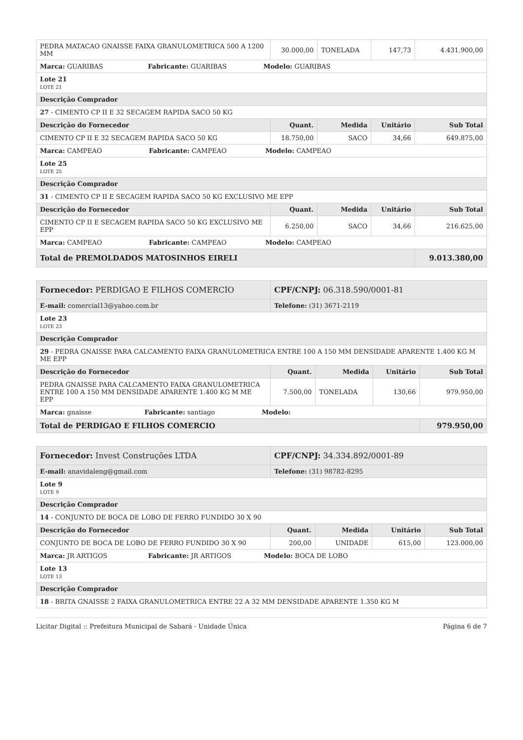| PEDRA MATACAO GNAISSE FAIXA GRANULOMETRICA 500 A 1200 MM | 30.000,00 | TONELADA | 147,73 | 4.431.900,00 |
| Marca: GUARIBAS Fabricante: GUARIBAS Modelo: GUARIBAS | | | | |
| Lote 21 LOTE 21 | | | | |
| Descrição Comprador | | | | |
| 27 - CIMENTO CP II E 32 SECAGEM RAPIDA SACO 50 KG | | | | |
| Descrição do Fornecedor | Quant. | Medida | Unitário | Sub Total |
| CIMENTO CP II E 32 SECAGEM RAPIDA SACO 50 KG | 18.750,00 | SACO | 34,66 | 649.875,00 |
| Marca: CAMPEAO Fabricante: CAMPEAO Modelo: CAMPEAO | | | | |
| Lote 25 LOTE 25 | | | | |
| Descrição Comprador | | | | |
| 31 - CIMENTO CP II E SECAGEM RAPIDA SACO 50 KG EXCLUSIVO ME EPP | | | | |
| Descrição do Fornecedor | Quant. | Medida | Unitário | Sub Total |
| CIMENTO CP II E SECAGEM RAPIDA SACO 50 KG EXCLUSIVO ME EPP | 6.250,00 | SACO | 34,66 | 216.625,00 |
| Marca: CAMPEAO Fabricante: CAMPEAO Modelo: CAMPEAO | | | | |
| Total de PREMOLDADOS MATOSINHOS EIRELI | | | | 9.013.380,00 |
| Fornecedor: PERDIGAO E FILHOS COMERCIO | CPF/CNPJ: 06.318.590/0001-81 | | | |
| E-mail: comercial13@yahoo.com.br | Telefone: (31) 3671-2119 | | | |
| Lote 23 LOTE 23 | | | | |
| Descrição Comprador | | | | |
| 29 - PEDRA GNAISSE PARA CALCAMENTO FAIXA GRANULOMETRICA ENTRE 100 A 150 MM DENSIDADE APARENTE 1.400 KG M ME EPP | | | | |
| Descrição do Fornecedor | Quant. | Medida | Unitário | Sub Total |
| PEDRA GNAISSE PARA CALCAMENTO FAIXA GRANULOMETRICA ENTRE 100 A 150 MM DENSIDADE APARENTE 1.400 KG M ME EPP | 7.500,00 | TONELADA | 130,66 | 979.950,00 |
| Marca: gnaisse Fabricante: santiago Modelo: | | | | |
| Total de PERDIGAO E FILHOS COMERCIO | | | | 979.950,00 |
| Fornecedor: Invest Construções LTDA | CPF/CNPJ: 34.334.892/0001-89 | | | |
| E-mail: anavidaleng@gmail.com | Telefone: (31) 98782-8295 | | | |
| Lote 9 LOTE 9 | | | | |
| Descrição Comprador | | | | |
| 14 - CONJUNTO DE BOCA DE LOBO DE FERRO FUNDIDO 30 X 90 | | | | |
| Descrição do Fornecedor | Quant. | Medida | Unitário | Sub Total |
| CONJUNTO DE BOCA DE LOBO DE FERRO FUNDIDO 30 X 90 | 200,00 | UNIDADE | 615,00 | 123.000,00 |
| Marca: JR ARTIGOS Fabricante: JR ARTIGOS Modelo: BOCA DE LOBO | | | | |
| Lote 13 LOTE 13 | | | | |
| Descrição Comprador | | | | |
| 18 - BRITA GNAISSE 2 FAIXA GRANULOMETRICA ENTRE 22 A 32 MM DENSIDADE APARENTE 1.350 KG M | | | | |
Licitar Digital :: Prefeitura Municipal de Sabará - Unidade Única Página 6 de 7